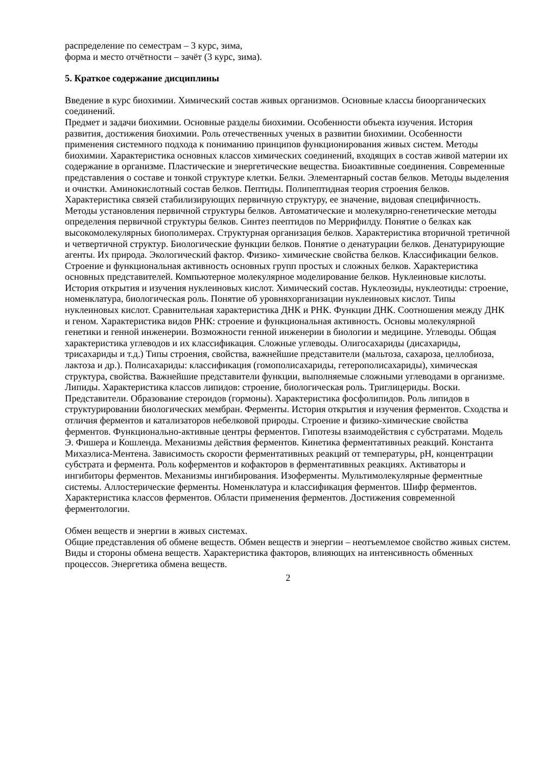распределение по семестрам – 3 курс, зима,
форма и место отчётности – зачёт (3 курс, зима).
5. Краткое содержание дисциплины
Введение в курс биохимии. Химический состав живых организмов. Основные классы биоорганических соединений.
Предмет и задачи биохимии. Основные разделы биохимии. Особенности объекта изучения. История развития, достижения биохимии. Роль отечественных ученых в развитии биохимии. Особенности применения системного подхода к пониманию принципов функционирования живых систем. Методы биохимии. Характеристика основных классов химических соединений, входящих в состав живой материи их содержание в организме. Пластические и энергетические вещества. Биоактивные соединения. Современные представления о составе и тонкой структуре клетки. Белки. Элементарный состав белков. Методы выделения и очистки. Аминокислотный состав белков. Пептиды. Полипептидная теория строения белков. Характеристика связей стабилизирующих первичную структуру, ее значение, видовая специфичность. Методы установления первичной структуры белков. Автоматические и молекулярно-генетические методы определения первичной структуры белков. Синтез пеептидов по Меррифилду. Понятие о белках как высокомолекулярных биополимерах. Структурная организация белков. Характеристика вторичной третичной и четвертичной структур. Биологические функции белков. Понятие о денатурации белков. Денатурирующие агенты. Их природа. Экологический фактор. Физико- химические свойства белков. Классификации белков. Строение и функциональная активность основных групп простых и сложных белков. Характеристика основных представителей. Компьютерное молекулярное моделирование белков. Нуклеиновые кислоты. История открытия и изучения нуклеиновых кислот. Химический состав. Нуклеозиды, нуклеотиды: строение, номенклатура, биологическая роль. Понятие об уровняхорганизации нуклеиновых кислот. Типы нуклеиновых кислот. Сравнительная характеристика ДНК и РНК. Функции ДНК. Соотношения между ДНК и геном. Характеристика видов РНК: строение и функциональная активность. Основы молекулярной генетики и генной инженерии. Возможности генной инженерии в биологии и медицине. Углеводы. Общая характеристика углеводов и их классификация. Сложные углеводы. Олигосахариды (дисахариды, трисахариды и т.д.) Типы строения, свойства, важнейшие представители (мальтоза, сахароза, целлобиоза, лактоза и др.). Полисахариды: классификация (гомополисахариды, гетерополисахариды), химическая структура, свойства. Важнейшие представители функции, выполняемые сложными углеводами в организме. Липиды. Характеристика классов липидов: строение, биологическая роль. Триглицериды. Воски. Представители. Образование стероидов (гормоны). Характеристика фосфолипидов. Роль липидов в структурировании биологических мембран. Ферменты. История открытия и изучения ферментов. Сходства и отличия ферментов и катализаторов небелковой природы. Строение и физико-химические свойства ферментов. Функционально-активные центры ферментов. Гипотезы взаимодействия с субстратами. Модель Э. Фишера и Кошленда. Механизмы действия ферментов. Кинетика ферментативных реакций. Константа Михаэлиса-Ментена. Зависимость скорости ферментативных реакций от температуры, рН, концентрации субстрата и фермента. Роль коферментов и кофакторов в ферментативных реакциях. Активаторы и ингибиторы ферментов. Механизмы ингибирования. Изоферменты. Мультимолекулярные ферментные системы. Аллостерические ферменты. Номенклатура и классификация ферментов. Шифр ферментов. Характеристика классов ферментов. Области применения ферментов. Достижения современной ферментологии.
Обмен веществ и энергии в живых системах.
Общие представления об обмене веществ. Обмен веществ и энергии – неотъемлемое свойство живых систем. Виды и стороны обмена веществ. Характеристика факторов, влияющих на интенсивность обменных процессов. Энергетика обмена веществ.
2